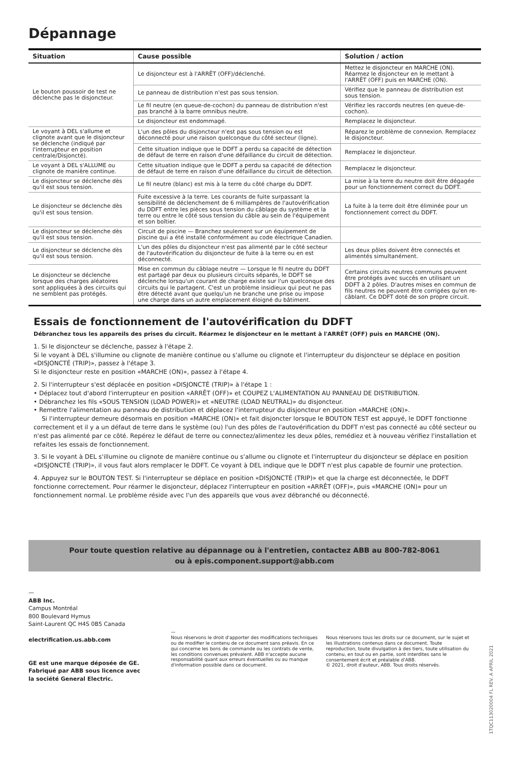Dépannage
| Situation | Cause possible | Solution / action |
| --- | --- | --- |
| Le bouton poussoir de test ne déclenche pas le disjoncteur. | Le disjoncteur est à l'ARRÊT (OFF)/déclenché. | Mettez le disjoncteur en MARCHE (ON). Réarmez le disjoncteur en le mettant à l'ARRÊT (OFF) puis en MARCHE (ON). |
| | Le panneau de distribution n'est pas sous tension. | Vérifiez que le panneau de distribution est sous tension. |
| | Le fil neutre (en queue-de-cochon) du panneau de distribution n'est pas branché à la barre omnibus neutre. | Vérifiez les raccords neutres (en queue-de-cochon). |
| | Le disjoncteur est endommagé. | Remplacez le disjoncteur. |
| Le voyant à DEL s'allume et clignote avant que le disjoncteur se déclenche (indiqué par l'interrupteur en position centrale/Disjoncté). | L'un des pôles du disjoncteur n'est pas sous tension ou est déconnecté pour une raison quelconque du côté secteur (ligne). | Réparez le problème de connexion. Remplacez le disjoncteur. |
| | Cette situation indique que le DDFT a perdu sa capacité de détection de défaut de terre en raison d'une défaillance du circuit de détection. | Remplacez le disjoncteur. |
| Le voyant à DEL s'ALLUME ou clignote de manière continue. | Cette situation indique que le DDFT a perdu sa capacité de détection de défaut de terre en raison d'une défaillance du circuit de détection. | Remplacez le disjoncteur. |
| Le disjoncteur se déclenche dès qu'il est sous tension. | Le fil neutre (blanc) est mis à la terre du côté charge du DDFT. | La mise à la terre du neutre doit être dégagée pour un fonctionnement correct du DDFT. |
| Le disjoncteur se déclenche dès qu'il est sous tension. | Fuite excessive à la terre. Les courants de fuite surpassant la sensibilité de déclenchement de 6 milliampères de l'autovérification du DDFT entre les pièces sous tension du câblage du système et la terre ou entre le côté sous tension du câble au sein de l'équipement et son boîtier. | La fuite à la terre doit être éliminée pour un fonctionnement correct du DDFT. |
| Le disjoncteur se déclenche dès qu'il est sous tension. | Circuit de piscine — Branchez seulement sur un équipement de piscine qui a été installé conformément au code électrique Canadien. | |
| Le disjoncteur se déclenche dès qu'il est sous tension. | L'un des pôles du disjoncteur n'est pas alimenté par le côté secteur de l'autovérification du disjoncteur de fuite à la terre ou en est déconnecté. | Les deux pôles doivent être connectés et alimentés simultanément. |
| Le disjoncteur se déclenche lorsque des charges aléatoires sont appliquées à des circuits qui ne semblent pas protégés. | Mise en commun du câblage neutre — Lorsque le fil neutre du DDFT est partagé par deux ou plusieurs circuits séparés, le DDFT se déclenche lorsqu'un courant de charge existe sur l'un quelconque des circuits qui le partagent. C'est un problème insidieux qui peut ne pas être détecté avant que quelqu'un ne branche une prise ou impose une charge dans un autre emplacement éloigné du bâtiment. | Certains circuits neutres communs peuvent être protégés avec succès en utilisant un DDFT à 2 pôles. D'autres mises en commun de fils neutres ne peuvent être corrigées qu'en re-câblant. Ce DDFT doté de son propre circuit. |
Essais de fonctionnement de l'autovérification du DDFT
Débranchez tous les appareils des prises du circuit. Réarmez le disjoncteur en le mettant à l'ARRÊT (OFF) puis en MARCHE (ON).
1. Si le disjoncteur se déclenche, passez à l'étape 2.
Si le voyant à DEL s'illumine ou clignote de manière continue ou s'allume ou clignote et l'interrupteur du disjoncteur se déplace en position «DISJONCTÉ (TRIP)», passez à l'étape 3.
Si le disjoncteur reste en position «MARCHE (ON)», passez à l'étape 4.
2. Si l'interrupteur s'est déplacée en position «DISJONCTÉ (TRIP)» à l'étape 1 :
• Déplacez tout d'abord l'interrupteur en position «ARRÊT (OFF)» et COUPEZ L'ALIMENTATION AU PANNEAU DE DISTRIBUTION.
• Débranchez les fils «SOUS TENSION (LOAD POWER)» et «NEUTRE (LOAD NEUTRAL)» du disjoncteur.
• Remettre l'alimentation au panneau de distribution et déplacez l'interrupteur du disjoncteur en position «MARCHE (ON)».
Si l'interrupteur demeure désormais en position «MARCHE (ON)» et fait disjoncter lorsque le BOUTON TEST est appuyé, le DDFT fonctionne correctement et il y a un défaut de terre dans le système (ou) l'un des pôles de l'autovérification du DDFT n'est pas connecté au côté secteur ou n'est pas alimenté par ce côté. Repérez le défaut de terre ou connectez/alimentez les deux pôles, remédiez et à nouveau vérifiez l'installation et refaites les essais de fonctionnement.
3. Si le voyant à DEL s'illumine ou clignote de manière continue ou s'allume ou clignote et l'interrupteur du disjoncteur se déplace en position «DISJONCTÉ (TRIP)», il vous faut alors remplacer le DDFT. Ce voyant à DEL indique que le DDFT n'est plus capable de fournir une protection.
4. Appuyez sur le BOUTON TEST. Si l'interrupteur se déplace en position «DISJONCTÉ (TRIP)» et que la charge est déconnectée, le DDFT fonctionne correctement. Pour réarmer le disjoncteur, déplacez l'interrupteur en position «ARRÊT (OFF)», puis «MARCHE (ON)» pour un fonctionnement normal. Le problème réside avec l'un des appareils que vous avez débranché ou déconnecté.
Pour toute question relative au dépannage ou à l'entretien, contactez ABB au 800-782-8061
ou à epis.component.support@abb.com
—
ABB Inc.
Campus Montréal
800 Boulevard Hymus
Saint-Laurent QC H4S 0B5 Canada
electrification.us.abb.com
GE est une marque déposée de GE.
Fabriqué par ABB sous licence avec
la société General Electric.
—
Nous réservons le droit d'apporter des modifications techniques ou de modifier le contenu de ce document sans préavis. En ce qui concerne les bons de commande ou les contrats de vente, les conditions convenues prévalent. ABB n'accepte aucune responsabilité quant aux erreurs éventuelles ou au manque d'information possible dans ce document.
Nous réservons tous les droits sur ce document, sur le sujet et les illustrations contenus dans ce document. Toute reproduction, toute divulgation à des tiers, toute utilisation du contenu, en tout ou en partie, sont interdites sans le consentement écrit et préalable d'ABB.
© 2021, droit d'auteur, ABB. Tous droits réservés.
1TQC113020004 FL REV. A APRIL 2021